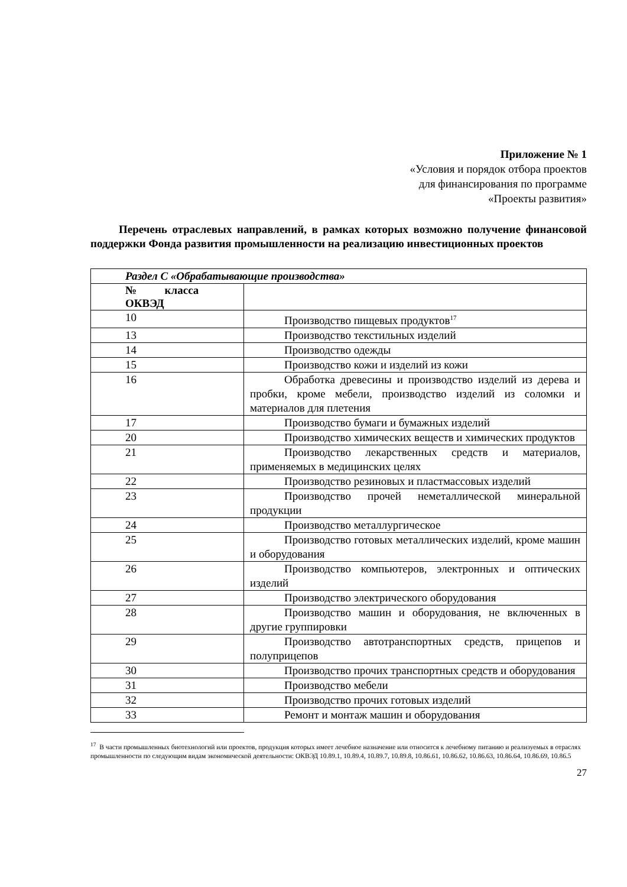Приложение № 1
«Условия и порядок отбора проектов
для финансирования по программе
«Проекты развития»
Перечень отраслевых направлений, в рамках которых возможно получение финансовой поддержки Фонда развития промышленности на реализацию инвестиционных проектов
| Раздел С «Обрабатывающие производства» | |
| № класса ОКВЭД | |
| 10 | Производство пищевых продуктов<sup>17</sup> |
| 13 | Производство текстильных изделий |
| 14 | Производство одежды |
| 15 | Производство кожи и изделий из кожи |
| 16 | Обработка древесины и производство изделий из дерева и пробки, кроме мебели, производство изделий из соломки и материалов для плетения |
| 17 | Производство бумаги и бумажных изделий |
| 20 | Производство химических веществ и химических продуктов |
| 21 | Производство лекарственных средств и материалов, применяемых в медицинских целях |
| 22 | Производство резиновых и пластмассовых изделий |
| 23 | Производство прочей неметаллической минеральной продукции |
| 24 | Производство металлургическое |
| 25 | Производство готовых металлических изделий, кроме машин и оборудования |
| 26 | Производство компьютеров, электронных и оптических изделий |
| 27 | Производство электрического оборудования |
| 28 | Производство машин и оборудования, не включенных в другие группировки |
| 29 | Производство автотранспортных средств, прицепов и полуприцепов |
| 30 | Производство прочих транспортных средств и оборудования |
| 31 | Производство мебели |
| 32 | Производство прочих готовых изделий |
| 33 | Ремонт и монтаж машин и оборудования |
<sup>17</sup> В части промышленных биотехнологий или проектов, продукция которых имеет лечебное назначение или относится к лечебному питанию и реализуемых в отраслях промышленности по следующим видам экономической деятельности: ОКВЭД 10.89.1, 10.89.4, 10.89.7, 10.89.8, 10.86.61, 10.86.62, 10.86.63, 10.86.64, 10.86.69, 10.86.5
27